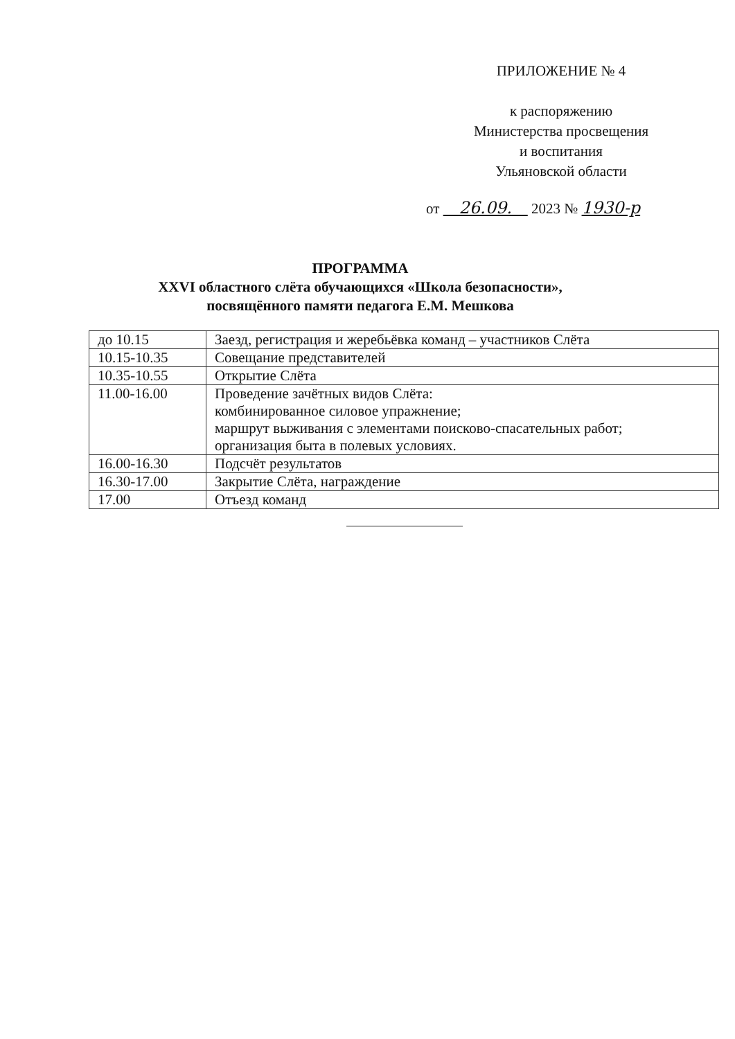ПРИЛОЖЕНИЕ № 4
к распоряжению
Министерства просвещения
и воспитания
Ульяновской области
от 26.09. 2023 № 1930-р
ПРОГРАММА
XXVI областного слёта обучающихся «Школа безопасности»,
посвящённого памяти педагога Е.М. Мешкова
| до 10.15 | Заезд, регистрация и жеребьёвка команд – участников Слёта |
| 10.15-10.35 | Совещание представителей |
| 10.35-10.55 | Открытие Слёта |
| 11.00-16.00 | Проведение зачётных видов Слёта: комбинированное силовое упражнение; маршрут выживания с элементами поисково-спасательных работ; организация быта в полевых условиях. |
| 16.00-16.30 | Подсчёт результатов |
| 16.30-17.00 | Закрытие Слёта, награждение |
| 17.00 | Отъезд команд |